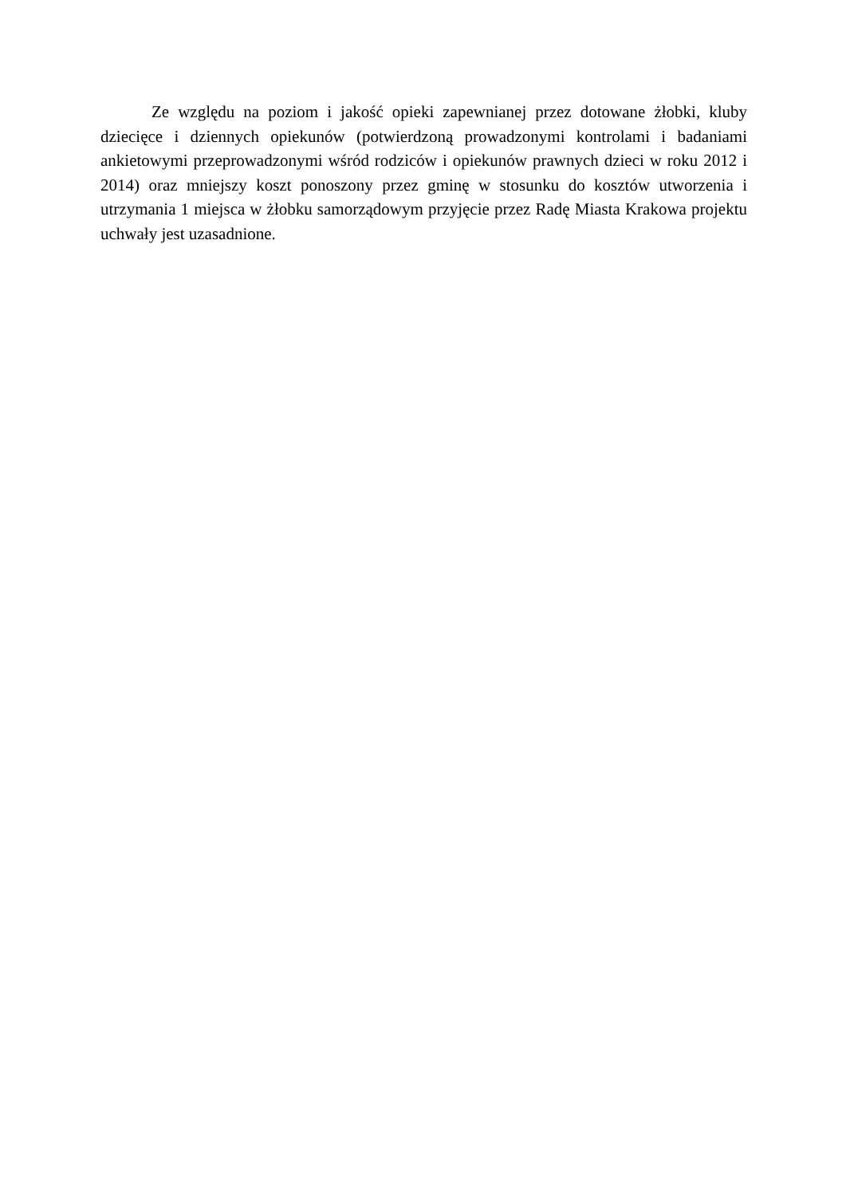Ze względu na poziom i jakość opieki zapewnianej przez dotowane żłobki, kluby dziecięce i dziennych opiekunów (potwierdzoną prowadzonymi kontrolami i badaniami ankietowymi przeprowadzonymi wśród rodziców i opiekunów prawnych dzieci w roku 2012 i 2014) oraz mniejszy koszt ponoszony przez gminę w stosunku do kosztów utworzenia i utrzymania 1 miejsca w żłobku samorządowym przyjęcie przez Radę Miasta Krakowa projektu uchwały jest uzasadnione.